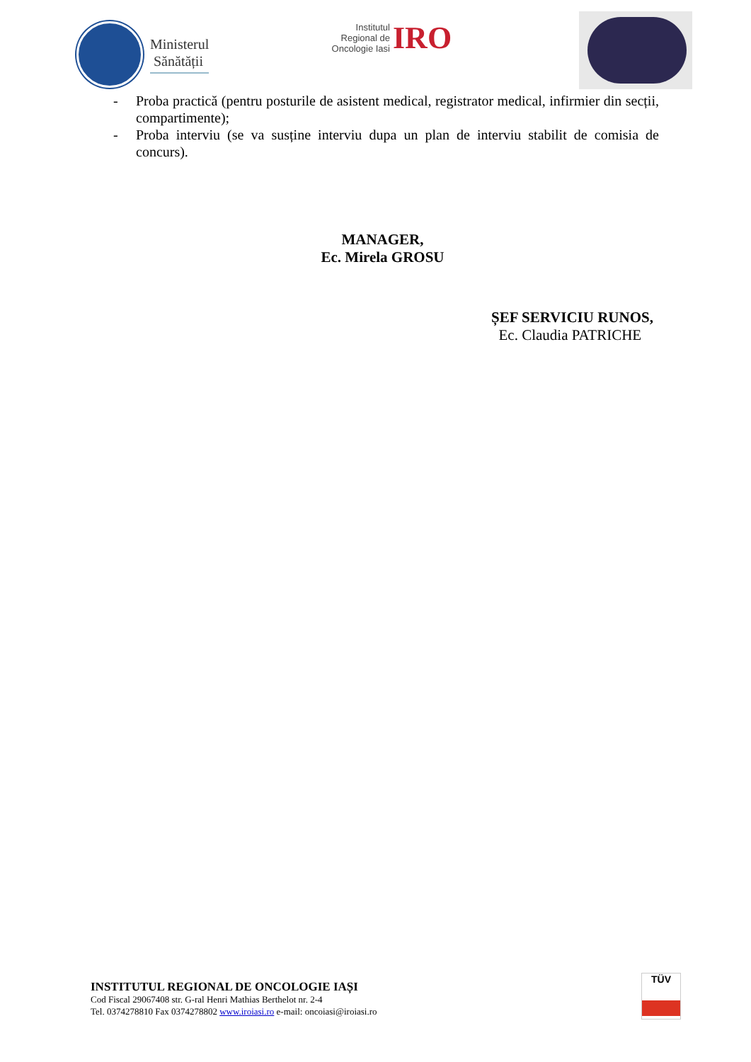Ministerul
Sănătății
Institutul Regional de Oncologie Iasi IRO
- Proba practică (pentru posturile de asistent medical, registrator medical, infirmier din secții, compartimente);
- Proba interviu (se va susține interviu dupa un plan de interviu stabilit de comisia de concurs).
MANAGER,
Ec. Mirela GROSU
ȘEF SERVICIU RUNOS,
Ec. Claudia PATRICHE
INSTITUTUL REGIONAL DE ONCOLOGIE IAȘI
Cod Fiscal 29067408 str. G-ral Henri Mathias Berthelot nr. 2-4
Tel. 0374278810 Fax 0374278802 www.iroiasi.ro e-mail: oncoiasi@iroiasi.ro
TÜV